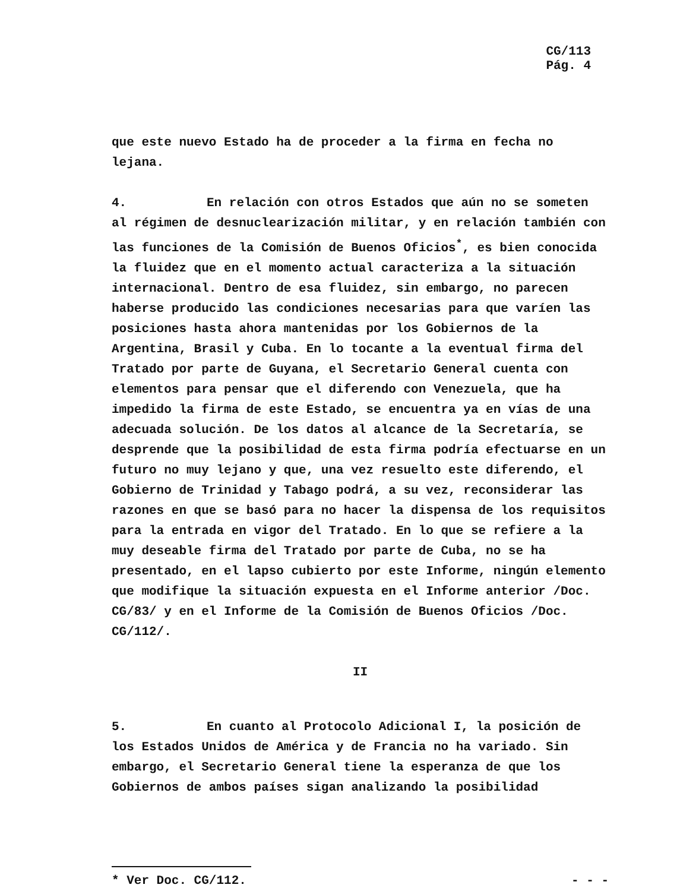CG/113
Pág. 4
que este nuevo Estado ha de proceder a la firma en fecha no lejana.
4. En relación con otros Estados que aún no se someten al régimen de desnuclearización militar, y en relación también con las funciones de la Comisión de Buenos Oficios<sup>*</sup>, es bien conocida la fluidez que en el momento actual caracteriza a la situación internacional. Dentro de esa fluidez, sin embargo, no parecen haberse producido las condiciones necesarias para que varíen las posiciones hasta ahora mantenidas por los Gobiernos de la Argentina, Brasil y Cuba. En lo tocante a la eventual firma del Tratado por parte de Guyana, el Secretario General cuenta con elementos para pensar que el diferendo con Venezuela, que ha impedido la firma de este Estado, se encuentra ya en vías de una adecuada solución. De los datos al alcance de la Secretaría, se desprende que la posibilidad de esta firma podría efectuarse en un futuro no muy lejano y que, una vez resuelto este diferendo, el Gobierno de Trinidad y Tabago podrá, a su vez, reconsiderar las razones en que se basó para no hacer la dispensa de los requisitos para la entrada en vigor del Tratado. En lo que se refiere a la muy deseable firma del Tratado por parte de Cuba, no se ha presentado, en el lapso cubierto por este Informe, ningún elemento que modifique la situación expuesta en el Informe anterior /Doc. CG/83/ y en el Informe de la Comisión de Buenos Oficios /Doc. CG/112/.
II
5. En cuanto al Protocolo Adicional I, la posición de los Estados Unidos de América y de Francia no ha variado. Sin embargo, el Secretario General tiene la esperanza de que los Gobiernos de ambos países sigan analizando la posibilidad
* Ver Doc. CG/112. - - -